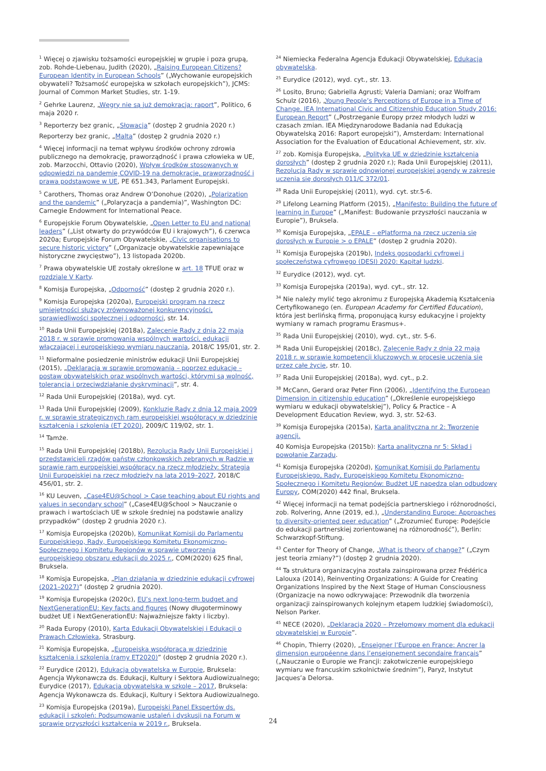<sup>1</sup> Więcej o zjawisku tożsamości europejskiej w grupie i poza grupą, zob. Rohde-Liebenau, Judith (2020), „Raising European Citizens? European Identity in European Schools” („Wychowanie europejskich obywateli? Tożsamość europejska w szkołach europejskich”), JCMS: Journal of Common Market Studies, str. 1-19.
<sup>2</sup> Gehrke Laurenz, „Węgry nie są już demokracją: raport”, Politico, 6 maja 2020 r.
<sup>3</sup> Reporterzy bez granic, „Słowacja” (dostęp 2 grudnia 2020 r.)
Reporterzy bez granic, „Malta” (dostęp 2 grudnia 2020 r.)
<sup>4</sup> Więcej informacji na temat wpływu środków ochrony zdrowia publicznego na demokrację, praworządność i prawa człowieka w UE, zob. Marzocchi, Ottavio (2020), Wpływ środków stosowanych w odpowiedzi na pandemię COVID-19 na demokrację, praworządność i prawa podstawowe w UE, PE 651.343, Parlament Europejski.
<sup>5</sup> Carothers, Thomas oraz Andrew O’Donohue (2020), „Polarization and the pandemic” („Polaryzacja a pandemia)”, Washington DC: Carnegie Endowment for International Peace.
<sup>6</sup> Europejskie Forum Obywatelskie, „Open Letter to EU and national leaders” („List otwarty do przywódców EU i krajowych”), 6 czerwca 2020a; Europejskie Forum Obywatelskie, „Civic organisations to secure historic victory” („Organizacje obywatelskie zapewniające historyczne zwycięstwo”), 13 listopada 2020b.
<sup>7</sup> Prawa obywatelskie UE zostały określone w art. 18 TFUE oraz w rozdziale V Karty.
<sup>8</sup> Komisja Europejska, „Odporność” (dostęp 2 grudnia 2020 r.).
<sup>9</sup> Komisja Europejska (2020a), Europejski program na rzecz umiejętności służący zrównoważonej konkurencyjności, sprawiedliwości społecznej i odporności, str. 14.
<sup>10</sup> Rada Unii Europejskiej (2018a), Zalecenie Rady z dnia 22 maja 2018 r. w sprawie promowania wspólnych wartości, edukacji włączającej i europejskiego wymiaru nauczania, 2018/C 195/01, str. 2.
<sup>11</sup> Nieformalne posiedzenie ministrów edukacji Unii Europejskiej (2015), „Deklaracja w sprawie promowania – poprzez edukację – postaw obywatelskich oraz wspólnych wartości, którymi są wolność, tolerancja i przeciwdziałanie dyskryminacji”, str. 4.
<sup>12</sup> Rada Unii Europejskiej (2018a), wyd. cyt.
<sup>13</sup> Rada Unii Europejskiej (2009), Konkluzje Rady z dnia 12 maja 2009 r. w sprawie strategicznych ram europejskiej współpracy w dziedzinie kształcenia i szkolenia (ET 2020), 2009/C 119/02, str. 1.
<sup>14</sup> Tamże.
<sup>15</sup> Rada Unii Europejskiej (2018b), Rezolucja Rady Unii Europejskiej i przedstawicieli rządów państw członkowskich zebranych w Radzie w sprawie ram europejskiej współpracy na rzecz młodzieży: Strategia Unii Europejskiej na rzecz młodzieży na lata 2019–2027, 2018/C 456/01, str. 2.
<sup>16</sup> KU Leuven, „Case4EU@School > Case teaching about EU rights and values in secondary school” („Case4EU@School > Nauczanie o prawach i wartościach UE w szkole średniej na podstawie analizy przypadków” (dostęp 2 grudnia 2020 r.).
<sup>17</sup> Komisja Europejska (2020b), Komunikat Komisji do Parlamentu Europejskiego, Rady, Europejskiego Komitetu Ekonomiczno-Społecznego i Komitetu Regionów w sprawie utworzenia europejskiego obszaru edukacji do 2025 r., COM(2020) 625 final, Bruksela.
<sup>18</sup> Komisja Europejska, „Plan działania w dziedzinie edukacji cyfrowej (2021–2027)” (dostęp 2 grudnia 2020).
<sup>19</sup> Komisja Europejska (2020c), EU’s next long-term budget and NextGenerationEU: Key facts and figures (Nowy długoterminowy budżet UE i NextGenerationEU: Najważniejsze fakty i liczby).
<sup>20</sup> Rada Europy (2010), Karta Edukacji Obywatelskiej i Edukacji o Prawach Człowieka, Strasburg.
<sup>21</sup> Komisja Europejska, „Europejska współpraca w dziedzinie kształcenia i szkolenia (ramy ET2020)” (dostęp 2 grudnia 2020 r.).
<sup>22</sup> Eurydice (2012), Edukacja obywatelska w Europie, Bruksela: Agencja Wykonawcza ds. Edukacji, Kultury i Sektora Audiowizualnego; Eurydice (2017), Edukacja obywatelska w szkole – 2017, Bruksela: Agencja Wykonawcza ds. Edukacji, Kultury i Sektora Audiowizualnego.
<sup>23</sup> Komisja Europejska (2019a), Europejski Panel Ekspertów ds. edukacji i szkoleń: Podsumowanie ustaleń i dyskusji na Forum w sprawie przyszłości kształcenia w 2019 r., Bruksela.
<sup>24</sup> Niemiecka Federalna Agencja Edukacji Obywatelskiej, Edukacja obywatelska.
<sup>25</sup> Eurydice (2012), wyd. cyt., str. 13.
<sup>26</sup> Losito, Bruno; Gabriella Agrusti; Valeria Damiani; oraz Wolfram Schulz (2016), „Young People’s Perceptions of Europe in a Time of Change. IEA International Civic and Citizenship Education Study 2016: European Report” („Postrzeganie Europy przez młodych ludzi w czasach zmian. IEA Międzynarodowe Badania nad Edukacją Obywatelską 2016: Raport europejski”), Amsterdam: International Association for the Evaluation of Educational Achievement, str. xiv.
<sup>27</sup> zob. Komisja Europejska, „Polityka UE w dziedzinie kształcenia dorosłych” (dostęp 2 grudnia 2020 r.); Rada Unii Europejskiej (2011), Rezolucja Rady w sprawie odnowionej europejskiej agendy w zakresie uczenia się dorosłych 011/C 372/01.
<sup>28</sup> Rada Unii Europejskiej (2011), wyd. cyt. str.5-6.
<sup>29</sup> Lifelong Learning Platform (2015), „Manifesto: Building the future of learning in Europe” („Manifest: Budowanie przyszłości nauczania w Europie”), Bruksela.
<sup>30</sup> Komisja Europejska, „EPALE – ePlatforma na rzecz uczenia się dorosłych w Europie > o EPALE” (dostęp 2 grudnia 2020).
<sup>31</sup> Komisja Europejska (2019b), Indeks gospodarki cyfrowej i społeczeństwa cyfrowego (DESI) 2020: Kapitał ludzki.
<sup>32</sup> Eurydice (2012), wyd. cyt.
<sup>33</sup> Komisja Europejska (2019a), wyd. cyt., str. 12.
<sup>34</sup> Nie należy mylić tego akronimu z Europejską Akademią Kształcenia Certyfikowanego (en. European Academy for Certified Education), która jest berlińską firmą, proponującą kursy edukacyjne i projekty wymiany w ramach programu Erasmus+.
<sup>35</sup> Rada Unii Europejskiej (2010), wyd. cyt., str. 5-6.
<sup>36</sup> Rada Unii Europejskiej (2018c), Zalecenie Rady z dnia 22 maja 2018 r. w sprawie kompetencji kluczowych w procesie uczenia się przez całe życie, str. 10.
<sup>37</sup> Rada Unii Europejskiej (2018a), wyd. cyt., p.2.
<sup>38</sup> McCann, Gerard oraz Peter Finn (2006), „Identifying the European Dimension in citizenship education” („Określenie europejskiego wymiaru w edukacji obywatelskiej”), Policy & Practice – A Development Education Review, wyd. 3, str. 52-63.
<sup>39</sup> Komisja Europejska (2015a), Karta analityczna nr 2: Tworzenie agencji.
40 Komisja Europejska (2015b): Karta analityczna nr 5: Skład i powołanie Zarządu.
<sup>41</sup> Komisja Europejska (2020d), Komunikat Komisji do Parlamentu Europejskiego, Rady, Europejskiego Komitetu Ekonomiczno-Społecznego i Komitetu Regionów: Budżet UE napędza plan odbudowy Europy, COM(2020) 442 final, Bruksela.
<sup>42</sup> Więcej informacji na temat podejścia partnerskiego i różnorodności, zob. Rolvering, Anne (2019, ed.), „Understanding Europe: Approaches to diversity-oriented peer education” („Zrozumieć Europę: Podejście do edukacji partnerskiej zorientowanej na różnorodność”), Berlin: Schwarzkopf-Stiftung.
<sup>43</sup> Center for Theory of Change, „What is theory of change?” („Czym jest teoria zmiany?”) (dostęp 2 grudnia 2020).
<sup>44</sup> Ta struktura organizacyjna została zainspirowana przez Frédérica Lalouxa (2014), Reinventing Organizations: A Guide for Creating Organizations Inspired by the Next Stage of Human Consciousness (Organizacje na nowo odkrywające: Przewodnik dla tworzenia organizacji zainspirowanych kolejnym etapem ludzkiej świadomości), Nelson Parker.
<sup>45</sup> NECE (2020), „Deklaracja 2020 – Przełomowy moment dla edukacji obywatelskiej w Europie”.
<sup>46</sup> Chopin, Thierry (2020), „Enseigner l’Europe en France: Ancrer la dimension européenne dans l’enseignement secondaire français” („Nauczanie o Europie we Francji: zakotwiczenie europejskiego wymiaru we francuskim szkolnictwie średnim”), Paryż, Instytut Jacques’a Delorsa.
24